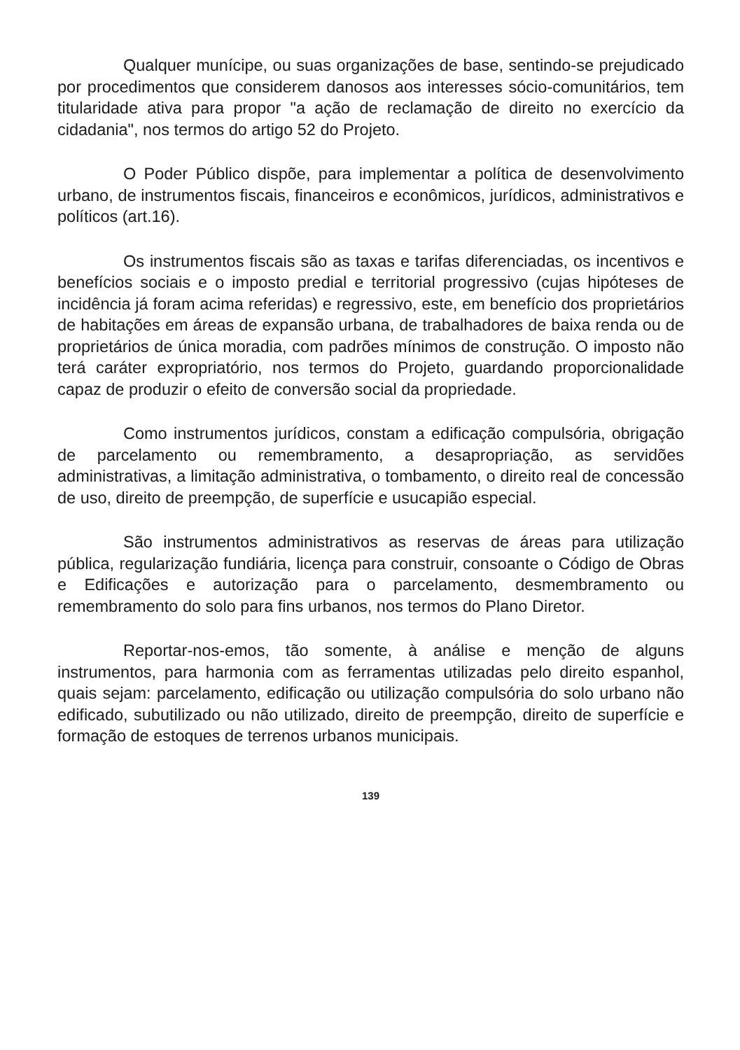Qualquer munícipe, ou suas organizações de base, sentindo-se prejudicado por procedimentos que considerem danosos aos interesses sócio-comunitários, tem titularidade ativa para propor "a ação de reclamação de direito no exercício da cidadania", nos termos do artigo 52 do Projeto.
O Poder Público dispõe, para implementar a política de desenvolvimento urbano, de instrumentos fiscais, financeiros e econômicos, jurídicos, administrativos e políticos (art.16).
Os instrumentos fiscais são as taxas e tarifas diferenciadas, os incentivos e benefícios sociais e o imposto predial e territorial progressivo (cujas hipóteses de incidência já foram acima referidas) e regressivo, este, em benefício dos proprietários de habitações em áreas de expansão urbana, de trabalhadores de baixa renda ou de proprietários de única moradia, com padrões mínimos de construção. O imposto não terá caráter expropriatório, nos termos do Projeto, guardando proporcionalidade capaz de produzir o efeito de conversão social da propriedade.
Como instrumentos jurídicos, constam a edificação compulsória, obrigação de parcelamento ou remembramento, a desapropriação, as servidões administrativas, a limitação administrativa, o tombamento, o direito real de concessão de uso, direito de preempção, de superfície e usucapião especial.
São instrumentos administrativos as reservas de áreas para utilização pública, regularização fundiária, licença para construir, consoante o Código de Obras e Edificações e autorização para o parcelamento, desmembramento ou remembramento do solo para fins urbanos, nos termos do Plano Diretor.
Reportar-nos-emos, tão somente, à análise e menção de alguns instrumentos, para harmonia com as ferramentas utilizadas pelo direito espanhol, quais sejam: parcelamento, edificação ou utilização compulsória do solo urbano não edificado, subutilizado ou não utilizado, direito de preempção, direito de superfície e formação de estoques de terrenos urbanos municipais.
139